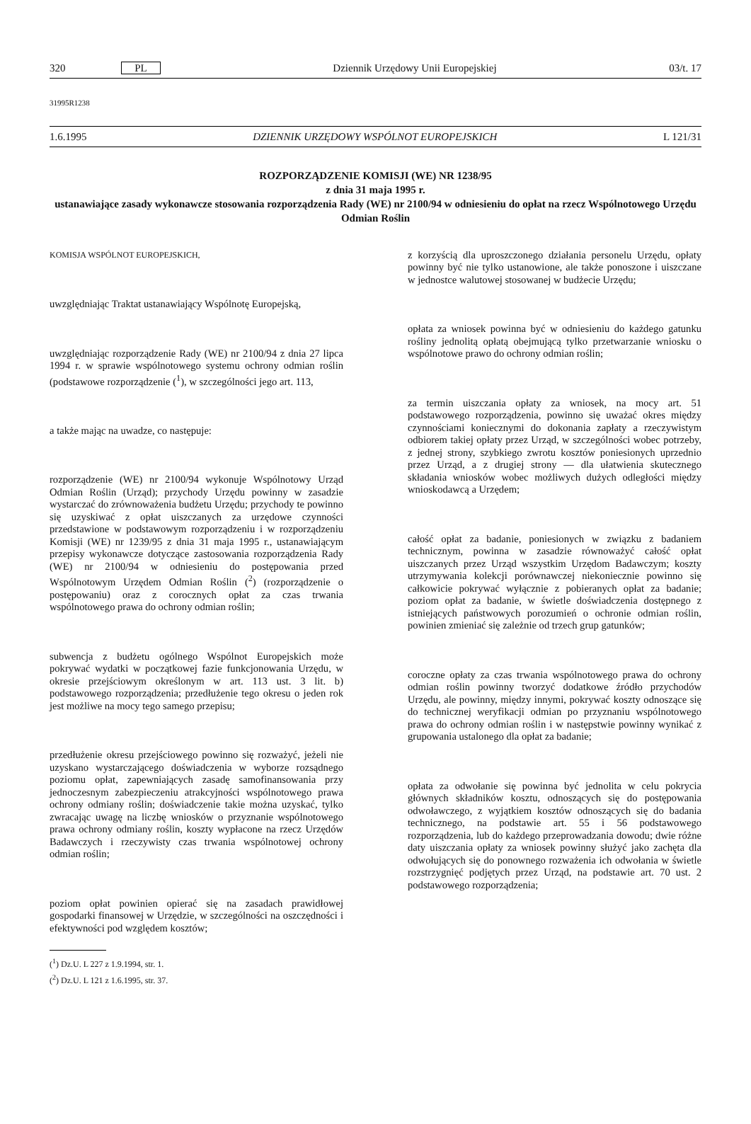320 PL Dziennik Urzędowy Unii Europejskiej 03/t. 17
31995R1238
1.6.1995 DZIENNIK URZĘDOWY WSPÓLNOT EUROPEJSKICH L 121/31
ROZPORZĄDZENIE KOMISJI (WE) NR 1238/95
z dnia 31 maja 1995 r.
ustanawiające zasady wykonawcze stosowania rozporządzenia Rady (WE) nr 2100/94 w odniesieniu do opłat na rzecz Wspólnotowego Urzędu Odmian Roślin
KOMISJA WSPÓLNOT EUROPEJSKICH,
uwzględniając Traktat ustanawiający Wspólnotę Europejską,
uwzględniając rozporządzenie Rady (WE) nr 2100/94 z dnia 27 lipca 1994 r. w sprawie wspólnotowego systemu ochrony odmian roślin (podstawowe rozporządzenie (<sup>1</sup>), w szczególności jego art. 113,
a także mając na uwadze, co następuje:
rozporządzenie (WE) nr 2100/94 wykonuje Wspólnotowy Urząd Odmian Roślin (Urząd); przychody Urzędu powinny w zasadzie wystarczać do zrównoważenia budżetu Urzędu; przychody te powinno się uzyskiwać z opłat uiszczanych za urzędowe czynności przedstawione w podstawowym rozporządzeniu i w rozporządzeniu Komisji (WE) nr 1239/95 z dnia 31 maja 1995 r., ustanawiającym przepisy wykonawcze dotyczące zastosowania rozporządzenia Rady (WE) nr 2100/94 w odniesieniu do postępowania przed Wspólnotowym Urzędem Odmian Roślin (<sup>2</sup>) (rozporządzenie o postępowaniu) oraz z corocznych opłat za czas trwania wspólnotowego prawa do ochrony odmian roślin;
subwencja z budżetu ogólnego Wspólnot Europejskich może pokrywać wydatki w początkowej fazie funkcjonowania Urzędu, w okresie przejściowym określonym w art. 113 ust. 3 lit. b) podstawowego rozporządzenia; przedłużenie tego okresu o jeden rok jest możliwe na mocy tego samego przepisu;
przedłużenie okresu przejściowego powinno się rozważyć, jeżeli nie uzyskano wystarczającego doświadczenia w wyborze rozsądnego poziomu opłat, zapewniających zasadę samofinansowania przy jednoczesnym zabezpieczeniu atrakcyjności wspólnotowego prawa ochrony odmiany roślin; doświadczenie takie można uzyskać, tylko zwracając uwagę na liczbę wniosków o przyznanie wspólnotowego prawa ochrony odmiany roślin, koszty wypłacone na rzecz Urzędów Badawczych i rzeczywisty czas trwania wspólnotowej ochrony odmian roślin;
poziom opłat powinien opierać się na zasadach prawidłowej gospodarki finansowej w Urzędzie, w szczególności na oszczędności i efektywności pod względem kosztów;
(<sup>1</sup>) Dz.U. L 227 z 1.9.1994, str. 1.
(<sup>2</sup>) Dz.U. L 121 z 1.6.1995, str. 37.
z korzyścią dla uproszczonego działania personelu Urzędu, opłaty powinny być nie tylko ustanowione, ale także ponoszone i uiszczane w jednostce walutowej stosowanej w budżecie Urzędu;
opłata za wniosek powinna być w odniesieniu do każdego gatunku rośliny jednolitą opłatą obejmującą tylko przetwarzanie wniosku o wspólnotowe prawo do ochrony odmian roślin;
za termin uiszczania opłaty za wniosek, na mocy art. 51 podstawowego rozporządzenia, powinno się uważać okres między czynnościami koniecznymi do dokonania zapłaty a rzeczywistym odbiorem takiej opłaty przez Urząd, w szczególności wobec potrzeby, z jednej strony, szybkiego zwrotu kosztów poniesionych uprzednio przez Urząd, a z drugiej strony — dla ułatwienia skutecznego składania wniosków wobec możliwych dużych odległości między wnioskodawcą a Urzędem;
całość opłat za badanie, poniesionych w związku z badaniem technicznym, powinna w zasadzie równoważyć całość opłat uiszczanych przez Urząd wszystkim Urzędom Badawczym; koszty utrzymywania kolekcji porównawczej niekoniecznie powinno się całkowicie pokrywać wyłącznie z pobieranych opłat za badanie; poziom opłat za badanie, w świetle doświadczenia dostępnego z istniejących państwowych porozumień o ochronie odmian roślin, powinien zmieniać się zależnie od trzech grup gatunków;
coroczne opłaty za czas trwania wspólnotowego prawa do ochrony odmian roślin powinny tworzyć dodatkowe źródło przychodów Urzędu, ale powinny, między innymi, pokrywać koszty odnoszące się do technicznej weryfikacji odmian po przyznaniu wspólnotowego prawa do ochrony odmian roślin i w następstwie powinny wynikać z grupowania ustalonego dla opłat za badanie;
opłata za odwołanie się powinna być jednolita w celu pokrycia głównych składników kosztu, odnoszących się do postępowania odwoławczego, z wyjątkiem kosztów odnoszących się do badania technicznego, na podstawie art. 55 i 56 podstawowego rozporządzenia, lub do każdego przeprowadzania dowodu; dwie różne daty uiszczania opłaty za wniosek powinny służyć jako zachęta dla odwołujących się do ponownego rozważenia ich odwołania w świetle rozstrzygnięć podjętych przez Urząd, na podstawie art. 70 ust. 2 podstawowego rozporządzenia;